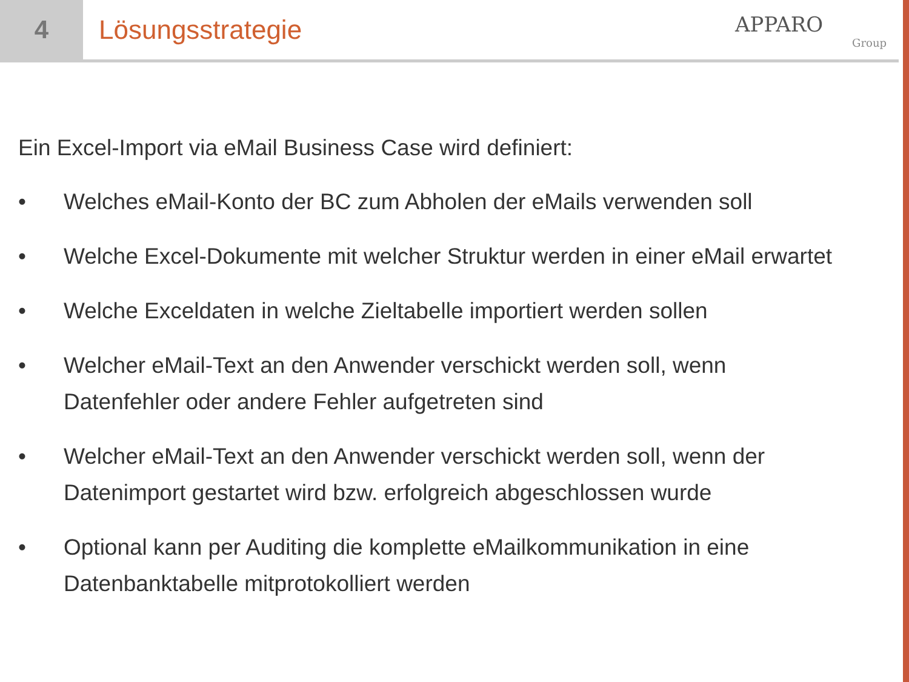4 Lösungsstrategie
APPARO
Group
Ein Excel-Import via eMail Business Case wird definiert:
• Welches eMail-Konto der BC zum Abholen der eMails verwenden soll
• Welche Excel-Dokumente mit welcher Struktur werden in einer eMail erwartet
• Welche Exceldaten in welche Zieltabelle importiert werden sollen
• Welcher eMail-Text an den Anwender verschickt werden soll, wenn
Datenfehler oder andere Fehler aufgetreten sind
• Welcher eMail-Text an den Anwender verschickt werden soll, wenn der
Datenimport gestartet wird bzw. erfolgreich abgeschlossen wurde
• Optional kann per Auditing die komplette eMailkommunikation in eine
Datenbanktabelle mitprotokolliert werden